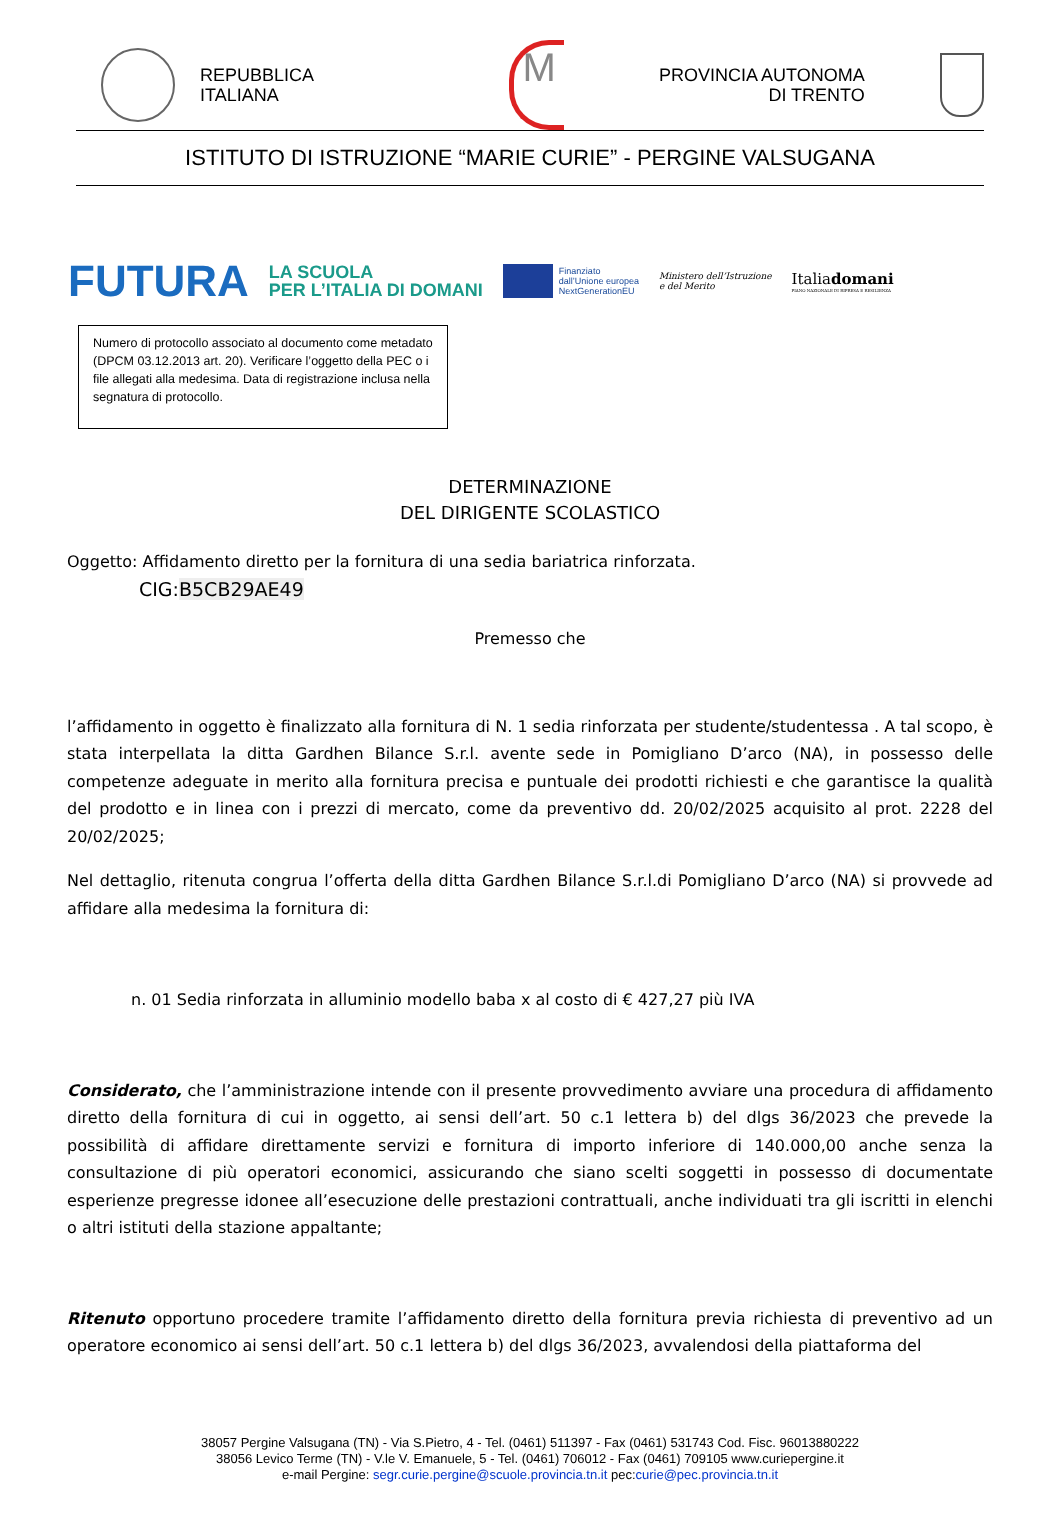REPUBBLICA
ITALIANA
M
PROVINCIA AUTONOMA
DI TRENTO
ISTITUTO DI ISTRUZIONE “MARIE CURIE” - PERGINE VALSUGANA
FUTURA
LA SCUOLA
PER L’ITALIA DI DOMANI
Finanziato
dall’Unione europea
NextGenerationEU
Ministero dell’Istruzione
e del Merito
Italiadomani
PIANO NAZIONALE DI RIPRESA E RESILIENZA
Numero di protocollo associato al documento come metadato (DPCM 03.12.2013 art. 20). Verificare l’oggetto della PEC o i file allegati alla medesima. Data di registrazione inclusa nella segnatura di protocollo.
DETERMINAZIONE
DEL DIRIGENTE SCOLASTICO
Oggetto: Affidamento diretto per la fornitura di una sedia bariatrica rinforzata.
CIG:B5CB29AE49
Premesso che
l’affidamento in oggetto è finalizzato alla fornitura di N. 1 sedia rinforzata per studente/studentessa . A tal scopo, è stata interpellata la ditta Gardhen Bilance S.r.l. avente sede in Pomigliano D’arco (NA), in possesso delle competenze adeguate in merito alla fornitura precisa e puntuale dei prodotti richiesti e che garantisce la qualità del prodotto e in linea con i prezzi di mercato, come da preventivo dd. 20/02/2025 acquisito al prot. 2228 del 20/02/2025;
Nel dettaglio, ritenuta congrua l’offerta della ditta Gardhen Bilance S.r.l.di Pomigliano D’arco (NA) si provvede ad affidare alla medesima la fornitura di:
n. 01 Sedia rinforzata in alluminio modello baba x al costo di € 427,27 più IVA
Considerato, che l’amministrazione intende con il presente provvedimento avviare una procedura di affidamento diretto della fornitura di cui in oggetto, ai sensi dell’art. 50 c.1 lettera b) del dlgs 36/2023 che prevede la possibilità di affidare direttamente servizi e fornitura di importo inferiore di 140.000,00 anche senza la consultazione di più operatori economici, assicurando che siano scelti soggetti in possesso di documentate esperienze pregresse idonee all’esecuzione delle prestazioni contrattuali, anche individuati tra gli iscritti in elenchi o altri istituti della stazione appaltante;
Ritenuto opportuno procedere tramite l’affidamento diretto della fornitura previa richiesta di preventivo ad un operatore economico ai sensi dell’art. 50 c.1 lettera b) del dlgs 36/2023, avvalendosi della piattaforma del
38057 Pergine Valsugana (TN) - Via S.Pietro, 4 - Tel. (0461) 511397 - Fax (0461) 531743 Cod. Fisc. 96013880222
38056 Levico Terme (TN) - V.le V. Emanuele, 5 - Tel. (0461) 706012 - Fax (0461) 709105 www.curiepergine.it
e-mail Pergine: segr.curie.pergine@scuole.provincia.tn.it pec:curie@pec.provincia.tn.it